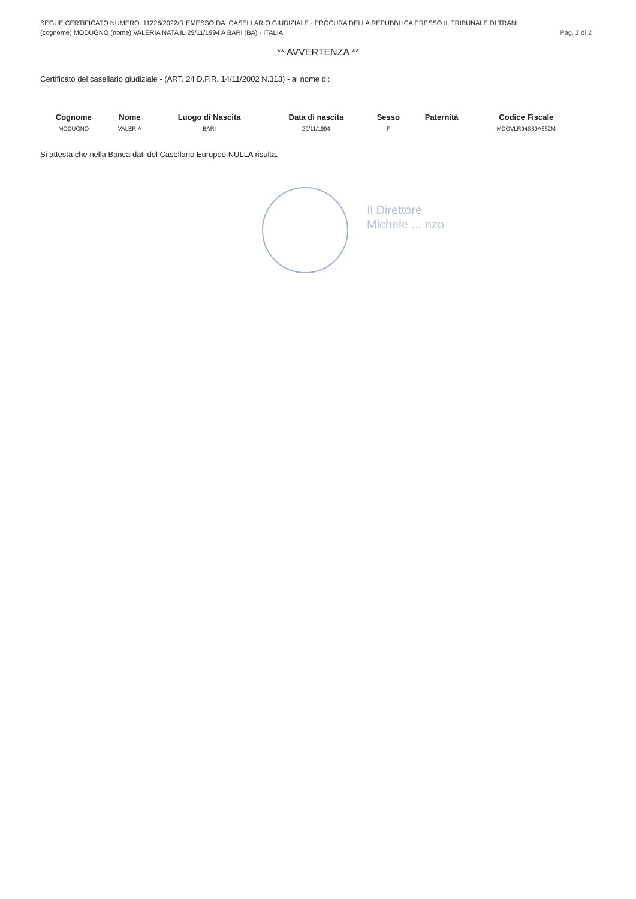SEGUE CERTIFICATO NUMERO: 11226/2022/R EMESSO DA: CASELLARIO GIUDIZIALE - PROCURA DELLA REPUBBLICA PRESSO IL TRIBUNALE DI TRANI
(cognome) MODUGNO (nome) VALERIA NATA IL 29/11/1994 A BARI (BA) - ITALIA Pag. 2 di 2
** AVVERTENZA **
Certificato del casellario giudiziale - (ART. 24 D.P.R. 14/11/2002 N.313) - al nome di:
| Cognome | Nome | Luogo di Nascita | Data di nascita | Sesso | Paternità | Codice Fiscale |
| --- | --- | --- | --- | --- | --- | --- |
| MODUGNO | VALERIA | BARI | 29/11/1994 | F | | MDGVLR94S69A662M |
Si attesta che nella Banca dati del Casellario Europeo NULLA risulta.
Il Direttore
Michele ... nzo